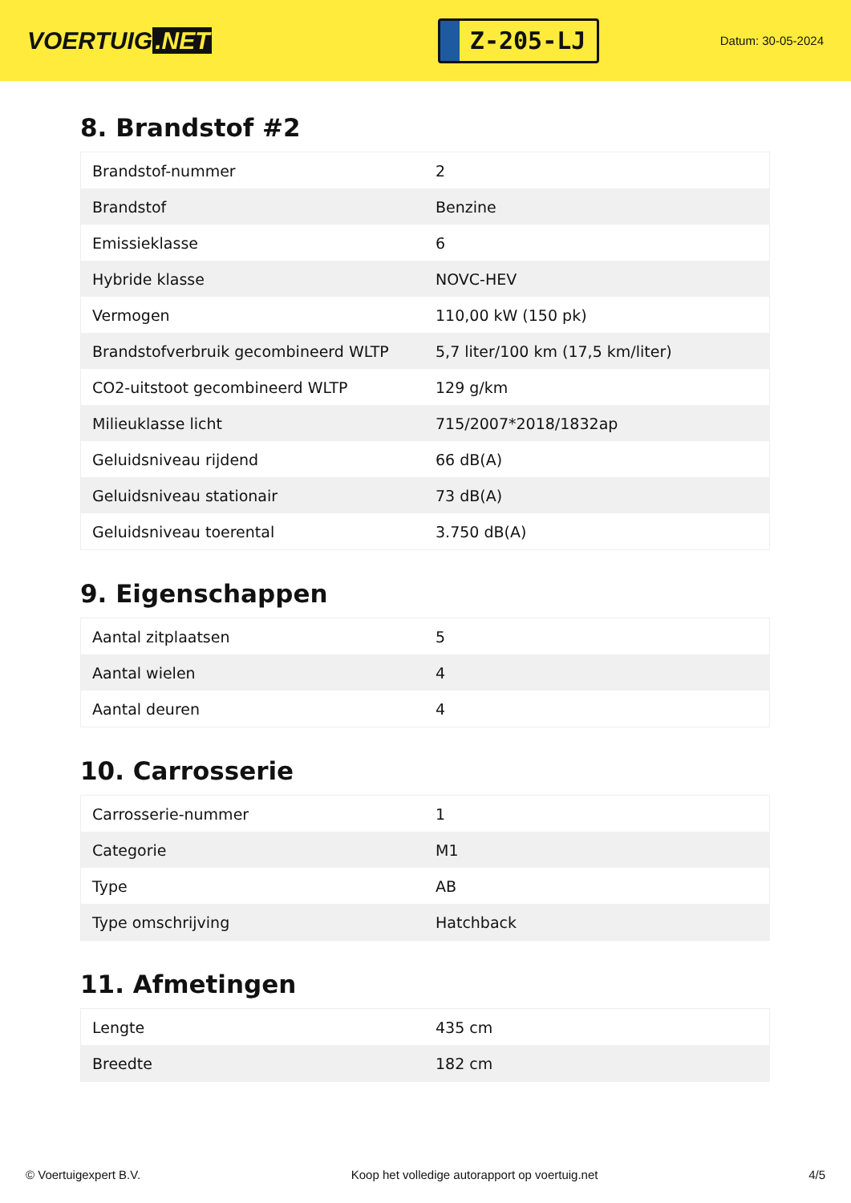VOERTUIG.NET
Z-205-LJ
Datum: 30-05-2024
8. Brandstof #2
| Brandstof-nummer | 2 |
| Brandstof | Benzine |
| Emissieklasse | 6 |
| Hybride klasse | NOVC-HEV |
| Vermogen | 110,00 kW (150 pk) |
| Brandstofverbruik gecombineerd WLTP | 5,7 liter/100 km (17,5 km/liter) |
| CO2-uitstoot gecombineerd WLTP | 129 g/km |
| Milieuklasse licht | 715/2007*2018/1832ap |
| Geluidsniveau rijdend | 66 dB(A) |
| Geluidsniveau stationair | 73 dB(A) |
| Geluidsniveau toerental | 3.750 dB(A) |
9. Eigenschappen
| Aantal zitplaatsen | 5 |
| Aantal wielen | 4 |
| Aantal deuren | 4 |
10. Carrosserie
| Carrosserie-nummer | 1 |
| Categorie | M1 |
| Type | AB |
| Type omschrijving | Hatchback |
11. Afmetingen
| Lengte | 435 cm |
| Breedte | 182 cm |
© Voertuigexpert B.V. Koop het volledige autorapport op voertuig.net 4/5